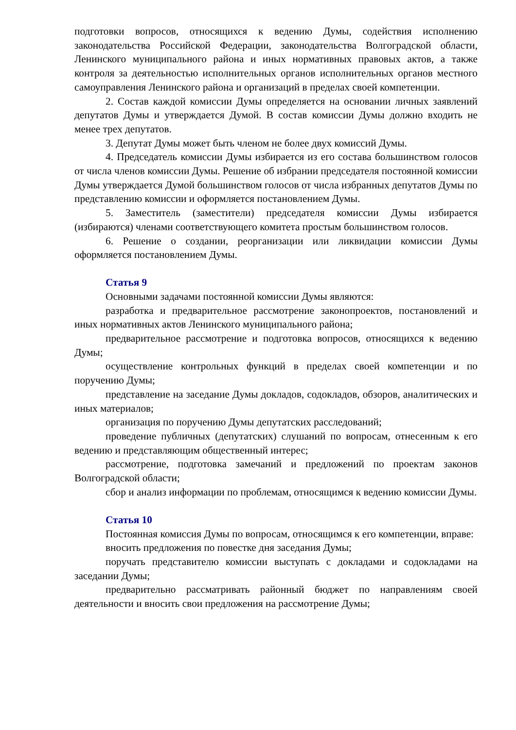подготовки вопросов, относящихся к ведению Думы, содействия исполнению законодательства Российской Федерации, законодательства Волгоградской области, Ленинского муниципального района и иных нормативных правовых актов, а также контроля за деятельностью исполнительных органов исполнительных органов местного самоуправления Ленинского района и организаций в пределах своей компетенции.
2. Состав каждой комиссии Думы определяется на основании личных заявлений депутатов Думы и утверждается Думой. В состав комиссии Думы должно входить не менее трех депутатов.
3. Депутат Думы может быть членом не более двух комиссий Думы.
4. Председатель комиссии Думы избирается из его состава большинством голосов от числа членов комиссии Думы. Решение об избрании председателя постоянной комиссии Думы утверждается Думой большинством голосов от числа избранных депутатов Думы по представлению комиссии и оформляется постановлением Думы.
5. Заместитель (заместители) председателя комиссии Думы избирается (избираются) членами соответствующего комитета простым большинством голосов.
6. Решение о создании, реорганизации или ликвидации комиссии Думы оформляется постановлением Думы.
Статья 9
Основными задачами постоянной комиссии Думы являются:
разработка и предварительное рассмотрение законопроектов, постановлений и иных нормативных актов Ленинского муниципального района;
предварительное рассмотрение и подготовка вопросов, относящихся к ведению Думы;
осуществление контрольных функций в пределах своей компетенции и по поручению Думы;
представление на заседание Думы докладов, содокладов, обзоров, аналитических и иных материалов;
организация по поручению Думы депутатских расследований;
проведение публичных (депутатских) слушаний по вопросам, отнесенным к его ведению и представляющим общественный интерес;
рассмотрение, подготовка замечаний и предложений по проектам законов Волгоградской области;
сбор и анализ информации по проблемам, относящимся к ведению комиссии Думы.
Статья 10
Постоянная комиссия Думы по вопросам, относящимся к его компетенции, вправе:
вносить предложения по повестке дня заседания Думы;
поручать представителю комиссии выступать с докладами и содокладами на заседании Думы;
предварительно рассматривать районный бюджет по направлениям своей деятельности и вносить свои предложения на рассмотрение Думы;